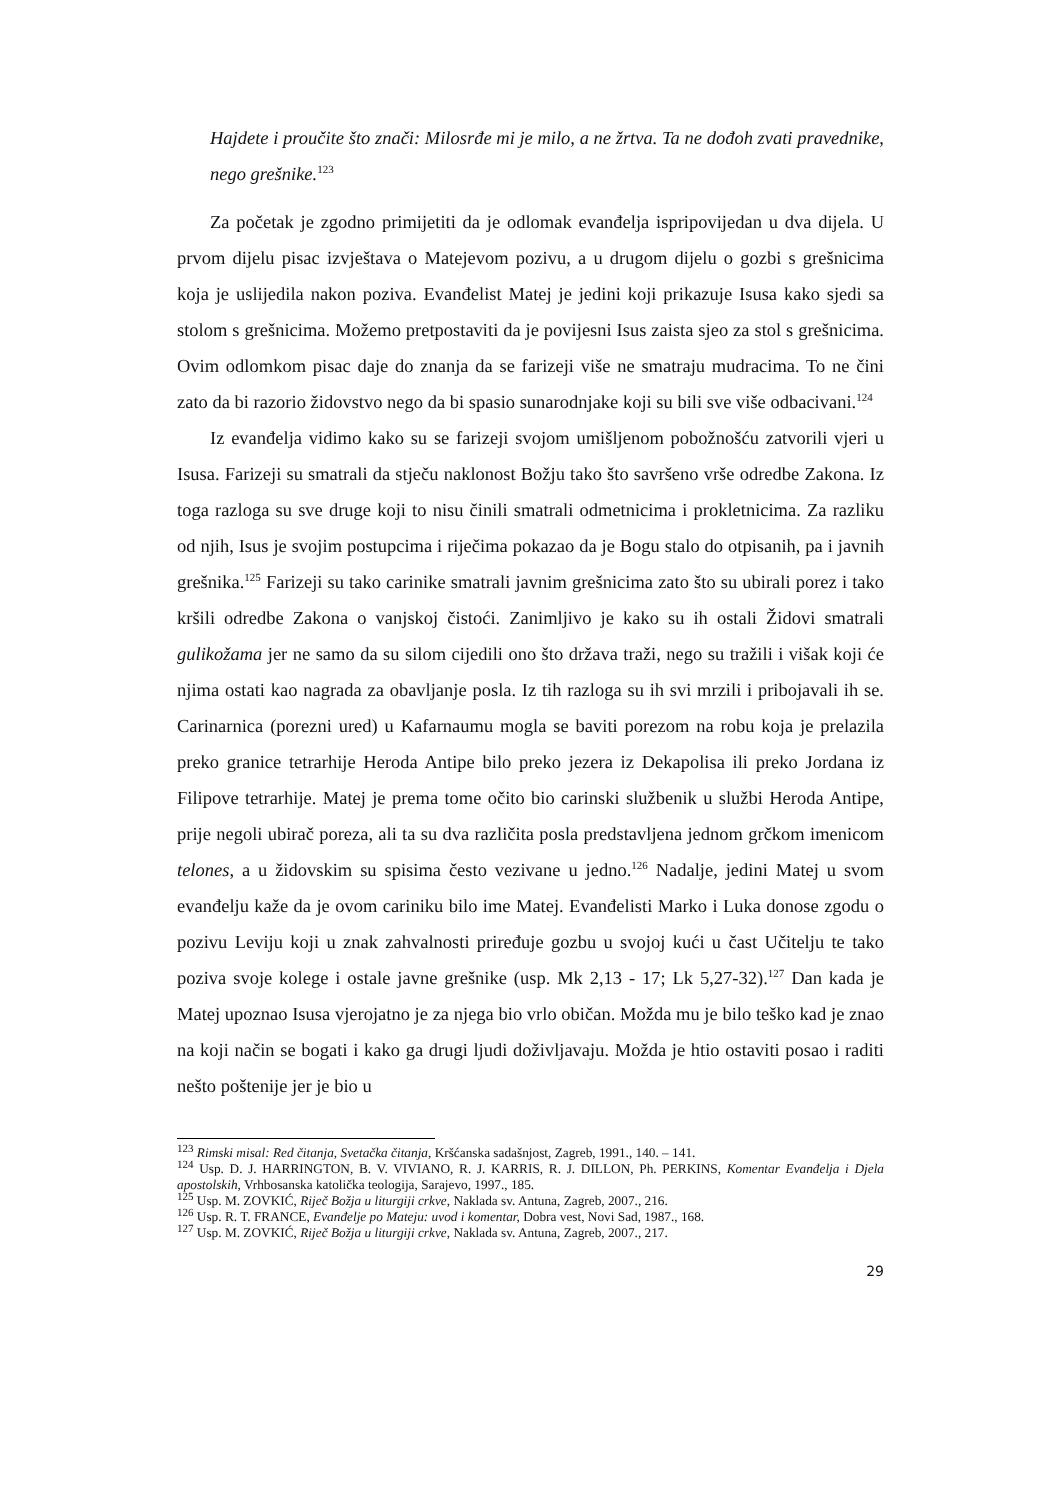Hajdete i proučite što znači: Milosrđe mi je milo, a ne žrtva. Ta ne dođoh zvati pravednike, nego grešnike.<sup>123</sup>
Za početak je zgodno primijetiti da je odlomak evanđelja ispripovijedan u dva dijela. U prvom dijelu pisac izvještava o Matejevom pozivu, a u drugom dijelu o gozbi s grešnicima koja je uslijedila nakon poziva. Evanđelist Matej je jedini koji prikazuje Isusa kako sjedi sa stolom s grešnicima. Možemo pretpostaviti da je povijesni Isus zaista sjeo za stol s grešnicima. Ovim odlomkom pisac daje do znanja da se farizeji više ne smatraju mudracima. To ne čini zato da bi razorio židovstvo nego da bi spasio sunarodnjake koji su bili sve više odbacivani.<sup>124</sup>
Iz evanđelja vidimo kako su se farizeji svojom umišljenom pobožnošću zatvorili vjeri u Isusa. Farizeji su smatrali da stječu naklonost Božju tako što savršeno vrše odredbe Zakona. Iz toga razloga su sve druge koji to nisu činili smatrali odmetnicima i prokletnicima. Za razliku od njih, Isus je svojim postupcima i riječima pokazao da je Bogu stalo do otpisanih, pa i javnih grešnika.<sup>125</sup> Farizeji su tako carinike smatrali javnim grešnicima zato što su ubirali porez i tako kršili odredbe Zakona o vanjskoj čistoći. Zanimljivo je kako su ih ostali Židovi smatrali gulikožama jer ne samo da su silom cijedili ono što država traži, nego su tražili i višak koji će njima ostati kao nagrada za obavljanje posla. Iz tih razloga su ih svi mrzili i pribojavali ih se. Carinarnica (porezni ured) u Kafarnaumu mogla se baviti porezom na robu koja je prelazila preko granice tetrarhije Heroda Antipe bilo preko jezera iz Dekapolisa ili preko Jordana iz Filipove tetrarhije. Matej je prema tome očito bio carinski službenik u službi Heroda Antipe, prije negoli ubirač poreza, ali ta su dva različita posla predstavljena jednom grčkom imenicom telones, a u židovskim su spisima često vezivane u jedno.<sup>126</sup> Nadalje, jedini Matej u svom evanđelju kaže da je ovom cariniku bilo ime Matej. Evanđelisti Marko i Luka donose zgodu o pozivu Leviju koji u znak zahvalnosti priređuje gozbu u svojoj kući u čast Učitelju te tako poziva svoje kolege i ostale javne grešnike (usp. Mk 2,13 - 17; Lk 5,27-32).<sup>127</sup> Dan kada je Matej upoznao Isusa vjerojatno je za njega bio vrlo običan. Možda mu je bilo teško kad je znao na koji način se bogati i kako ga drugi ljudi doživljavaju. Možda je htio ostaviti posao i raditi nešto poštenije jer je bio u
<sup>123</sup> Rimski misal: Red čitanja, Svetačka čitanja, Kršćanska sadašnjost, Zagreb, 1991., 140. – 141.
<sup>124</sup> Usp. D. J. HARRINGTON, B. V. VIVIANO, R. J. KARRIS, R. J. DILLON, Ph. PERKINS, Komentar Evanđelja i Djela apostolskih, Vrhbosanska katolička teologija, Sarajevo, 1997., 185.
<sup>125</sup> Usp. M. ZOVKIĆ, Riječ Božja u liturgiji crkve, Naklada sv. Antuna, Zagreb, 2007., 216.
<sup>126</sup> Usp. R. T. FRANCE, Evanđelje po Mateju: uvod i komentar, Dobra vest, Novi Sad, 1987., 168.
<sup>127</sup> Usp. M. ZOVKIĆ, Riječ Božja u liturgiji crkve, Naklada sv. Antuna, Zagreb, 2007., 217.
29